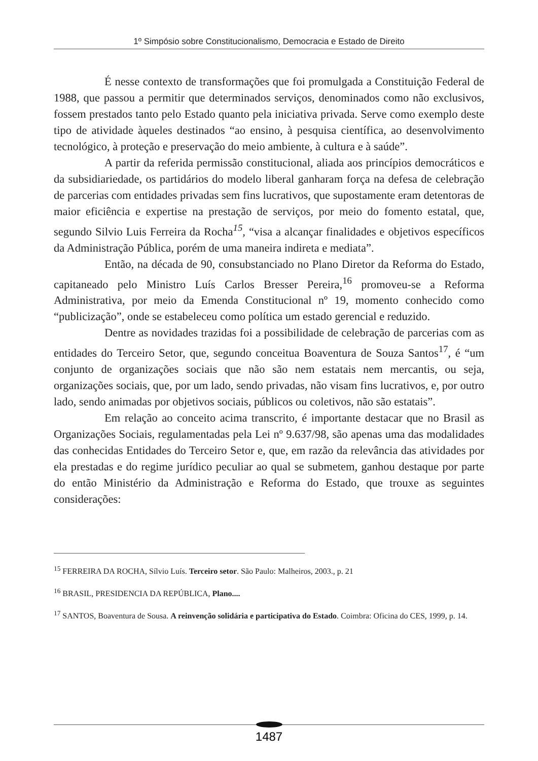1º Simpósio sobre Constitucionalismo, Democracia e Estado de Direito
É nesse contexto de transformações que foi promulgada a Constituição Federal de 1988, que passou a permitir que determinados serviços, denominados como não exclusivos, fossem prestados tanto pelo Estado quanto pela iniciativa privada. Serve como exemplo deste tipo de atividade àqueles destinados “ao ensino, à pesquisa científica, ao desenvolvimento tecnológico, à proteção e preservação do meio ambiente, à cultura e à saúde”.
A partir da referida permissão constitucional, aliada aos princípios democráticos e da subsidiariedade, os partidários do modelo liberal ganharam força na defesa de celebração de parcerias com entidades privadas sem fins lucrativos, que supostamente eram detentoras de maior eficiência e expertise na prestação de serviços, por meio do fomento estatal, que, segundo Silvio Luis Ferreira da Rocha<sup>15</sup>, “visa a alcançar finalidades e objetivos específicos da Administração Pública, porém de uma maneira indireta e mediata”.
Então, na década de 90, consubstanciado no Plano Diretor da Reforma do Estado, capitaneado pelo Ministro Luís Carlos Bresser Pereira,<sup>16</sup> promoveu-se a Reforma Administrativa, por meio da Emenda Constitucional nº 19, momento conhecido como “publicização”, onde se estabeleceu como política um estado gerencial e reduzido.
Dentre as novidades trazidas foi a possibilidade de celebração de parcerias com as entidades do Terceiro Setor, que, segundo conceitua Boaventura de Souza Santos<sup>17</sup>, é “um conjunto de organizações sociais que não são nem estatais nem mercantis, ou seja, organizações sociais, que, por um lado, sendo privadas, não visam fins lucrativos, e, por outro lado, sendo animadas por objetivos sociais, públicos ou coletivos, não são estatais”.
Em relação ao conceito acima transcrito, é importante destacar que no Brasil as Organizações Sociais, regulamentadas pela Lei nº 9.637/98, são apenas uma das modalidades das conhecidas Entidades do Terceiro Setor e, que, em razão da relevância das atividades por ela prestadas e do regime jurídico peculiar ao qual se submetem, ganhou destaque por parte do então Ministério da Administração e Reforma do Estado, que trouxe as seguintes considerações:
<sup>15</sup> FERREIRA DA ROCHA, Sílvio Luís. Terceiro setor. São Paulo: Malheiros, 2003., p. 21
<sup>16</sup> BRASIL, PRESIDENCIA DA REPÚBLICA, Plano....
<sup>17</sup> SANTOS, Boaventura de Sousa. A reinvenção solidária e participativa do Estado. Coimbra: Oficina do CES, 1999, p. 14.
1487